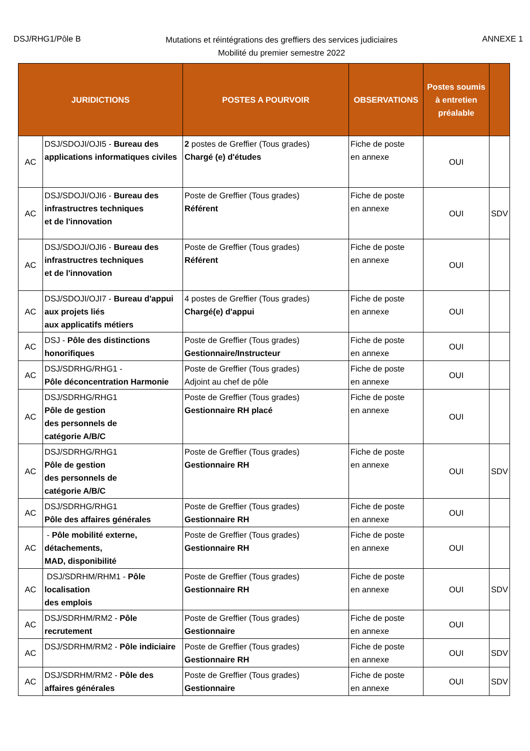DSJ/RHG1/Pôle B
Mutations et réintégrations des greffiers des services judiciaires
Mobilité du premier semestre 2022
ANNEXE 1
| JURIDICTIONS | | POSTES A POURVOIR | OBSERVATIONS | Postes soumis à entretien préalable | |
| --- | --- | --- | --- | --- | --- |
| AC | DSJ/SDOJI/OJI5 - Bureau des applications informatiques civiles | 2 postes de Greffier (Tous grades) Chargé (e) d'études | Fiche de poste en annexe | OUI | |
| AC | DSJ/SDOJI/OJI6 - Bureau des infrastructres techniques et de l'innovation | Poste de Greffier (Tous grades) Référent | Fiche de poste en annexe | OUI | SDV |
| AC | DSJ/SDOJI/OJI6 - Bureau des infrastructres techniques et de l'innovation | Poste de Greffier (Tous grades) Référent | Fiche de poste en annexe | OUI | |
| AC | DSJ/SDOJI/OJI7 - Bureau d'appui aux projets liés aux applicatifs métiers | 4 postes de Greffier (Tous grades) Chargé(e) d'appui | Fiche de poste en annexe | OUI | |
| AC | DSJ - Pôle des distinctions honorifiques | Poste de Greffier (Tous grades) Gestionnaire/Instructeur | Fiche de poste en annexe | OUI | |
| AC | DSJ/SDRHG/RHG1 - Pôle déconcentration Harmonie | Poste de Greffier (Tous grades) Adjoint au chef de pôle | Fiche de poste en annexe | OUI | |
| AC | DSJ/SDRHG/RHG1 Pôle de gestion des personnels de catégorie A/B/C | Poste de Greffier (Tous grades) Gestionnaire RH placé | Fiche de poste en annexe | OUI | |
| AC | DSJ/SDRHG/RHG1 Pôle de gestion des personnels de catégorie A/B/C | Poste de Greffier (Tous grades) Gestionnaire RH | Fiche de poste en annexe | OUI | SDV |
| AC | DSJ/SDRHG/RHG1 Pôle des affaires générales | Poste de Greffier (Tous grades) Gestionnaire RH | Fiche de poste en annexe | OUI | |
| AC | - Pôle mobilité externe, détachements, MAD, disponibilité | Poste de Greffier (Tous grades) Gestionnaire RH | Fiche de poste en annexe | OUI | |
| AC | DSJ/SDRHM/RHM1 - Pôle localisation des emplois | Poste de Greffier (Tous grades) Gestionnaire RH | Fiche de poste en annexe | OUI | SDV |
| AC | DSJ/SDRHM/RM2 - Pôle recrutement | Poste de Greffier (Tous grades) Gestionnaire | Fiche de poste en annexe | OUI | |
| AC | DSJ/SDRHM/RM2 - Pôle indiciaire | Poste de Greffier (Tous grades) Gestionnaire RH | Fiche de poste en annexe | OUI | SDV |
| AC | DSJ/SDRHM/RM2 - Pôle des affaires générales | Poste de Greffier (Tous grades) Gestionnaire | Fiche de poste en annexe | OUI | SDV |